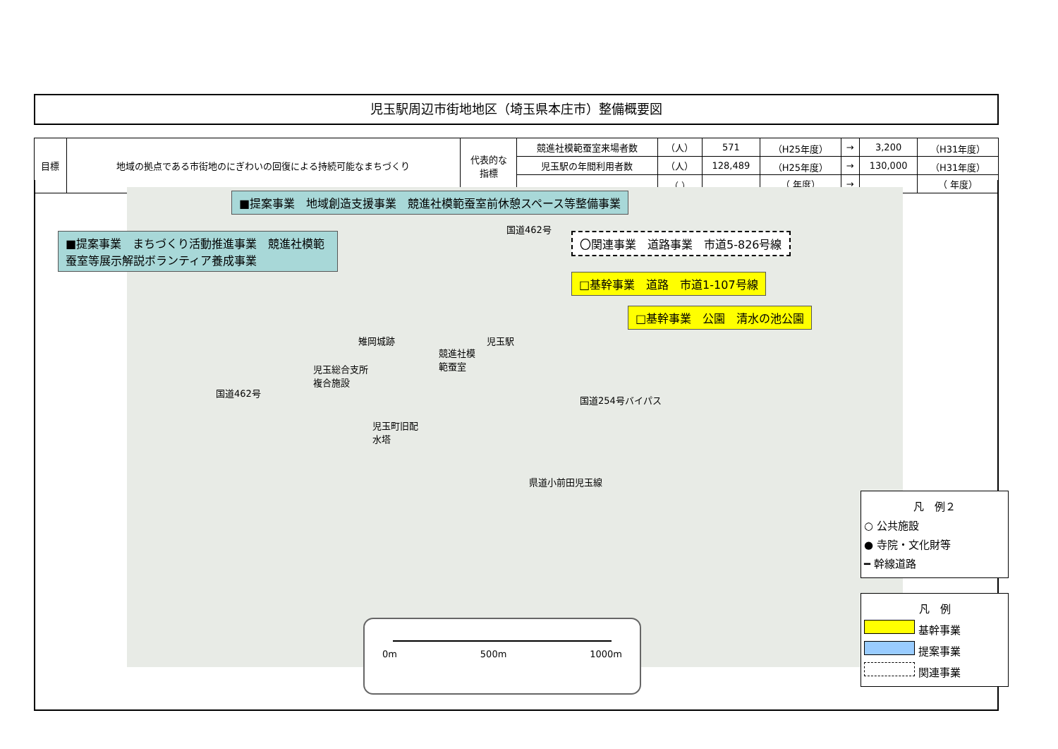児玉駅周辺市街地地区（埼玉県本庄市）整備概要図
| 目標 | 地域の拠点である市街地のにぎわいの回復による持続可能なまちづくり | 代表的な 指標 | 競進社模範蚕室来場者数 | （人） | 571 | （H25年度） | → | 3,200 | （H31年度） |
| | | | 児玉駅の年間利用者数 | （人） | 128,489 | （H25年度） | → | 130,000 | （H31年度） |
| | | | | （ ） | | （ 年度） | → | | （ 年度） |
■提案事業　地域創造支援事業　競進社模範蚕室前休憩スペース等整備事業
■提案事業　まちづくり活動推進事業　競進社模範蚕室等展示解説ボランティア養成事業
国道462号
〇関連事業　道路事業　市道5-826号線
□基幹事業　道路　市道1-107号線
□基幹事業　公園　清水の池公園
雉岡城跡 児玉駅
競進社模
範蚕室
児玉総合支所
複合施設
国道462号
国道254号バイパス
児玉町旧配
水塔
県道小前田児玉線
0m 500m 1000m
凡　例２
○ 公共施設
● 寺院・文化財等
━ 幹線道路
凡　例
基幹事業
提案事業
関連事業